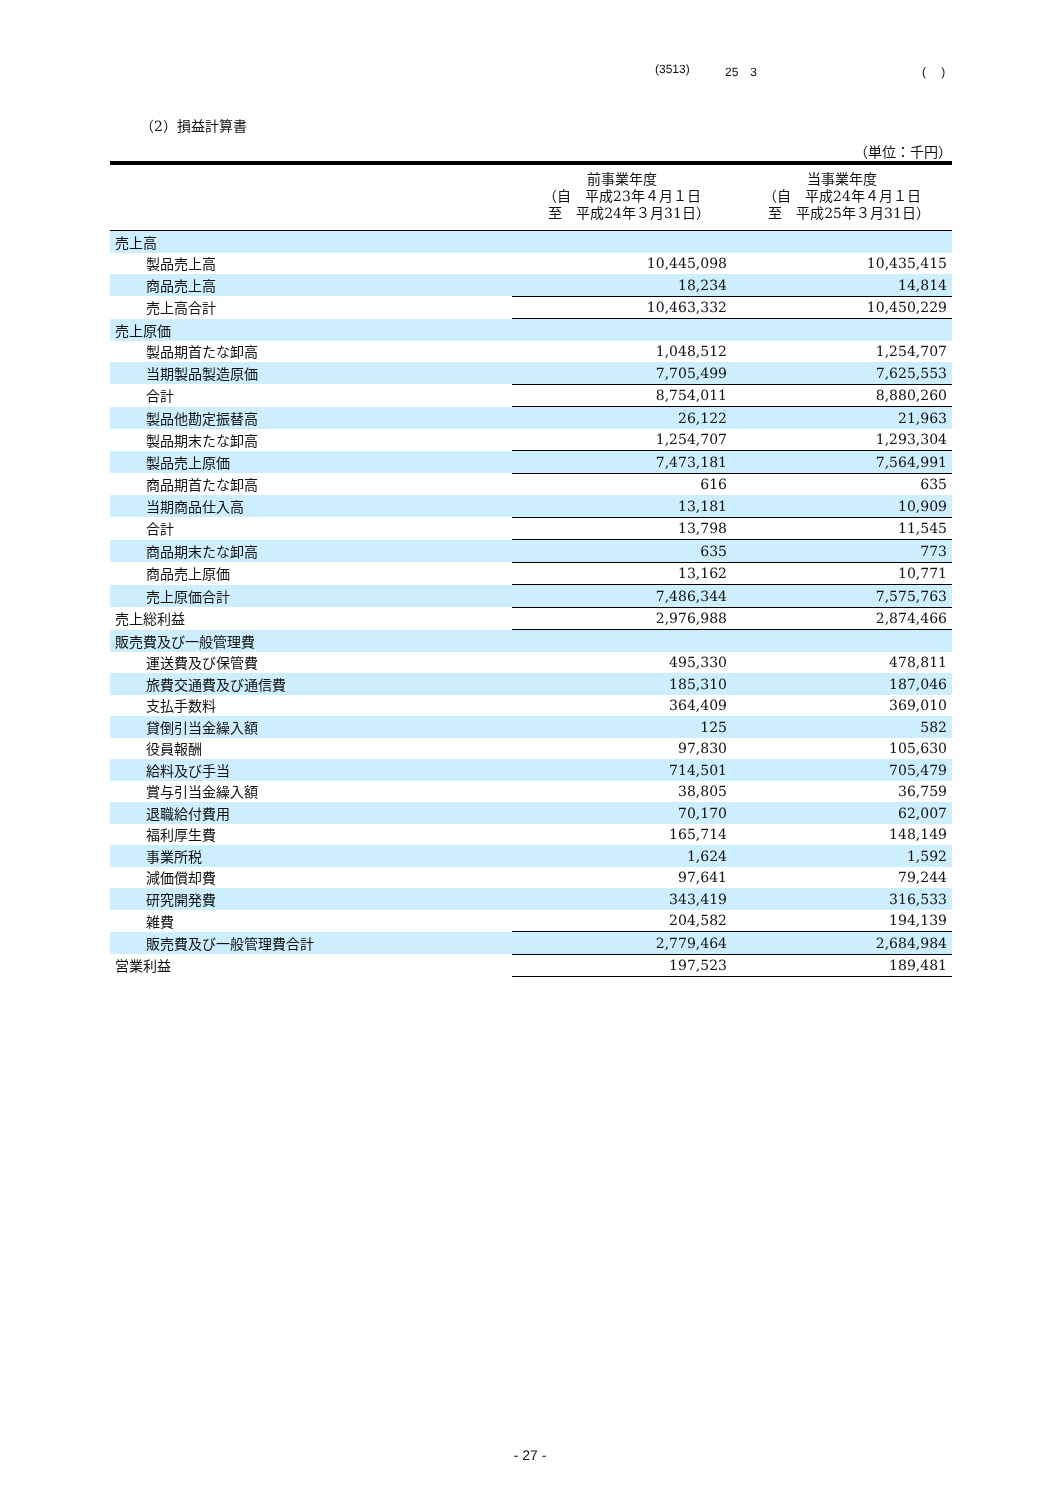(3513) 25　3 (　 )
（2）損益計算書
（単位：千円）
| | 前事業年度 （自 平成23年４月１日 至 平成24年３月31日） | 当事業年度 （自 平成24年４月１日 至 平成25年３月31日） |
| --- | --- | --- |
| 売上高 | | |
| 製品売上高 | 10,445,098 | 10,435,415 |
| 商品売上高 | 18,234 | 14,814 |
| 売上高合計 | 10,463,332 | 10,450,229 |
| 売上原価 | | |
| 製品期首たな卸高 | 1,048,512 | 1,254,707 |
| 当期製品製造原価 | 7,705,499 | 7,625,553 |
| 合計 | 8,754,011 | 8,880,260 |
| 製品他勘定振替高 | 26,122 | 21,963 |
| 製品期末たな卸高 | 1,254,707 | 1,293,304 |
| 製品売上原価 | 7,473,181 | 7,564,991 |
| 商品期首たな卸高 | 616 | 635 |
| 当期商品仕入高 | 13,181 | 10,909 |
| 合計 | 13,798 | 11,545 |
| 商品期末たな卸高 | 635 | 773 |
| 商品売上原価 | 13,162 | 10,771 |
| 売上原価合計 | 7,486,344 | 7,575,763 |
| 売上総利益 | 2,976,988 | 2,874,466 |
| 販売費及び一般管理費 | | |
| 運送費及び保管費 | 495,330 | 478,811 |
| 旅費交通費及び通信費 | 185,310 | 187,046 |
| 支払手数料 | 364,409 | 369,010 |
| 貸倒引当金繰入額 | 125 | 582 |
| 役員報酬 | 97,830 | 105,630 |
| 給料及び手当 | 714,501 | 705,479 |
| 賞与引当金繰入額 | 38,805 | 36,759 |
| 退職給付費用 | 70,170 | 62,007 |
| 福利厚生費 | 165,714 | 148,149 |
| 事業所税 | 1,624 | 1,592 |
| 減価償却費 | 97,641 | 79,244 |
| 研究開発費 | 343,419 | 316,533 |
| 雑費 | 204,582 | 194,139 |
| 販売費及び一般管理費合計 | 2,779,464 | 2,684,984 |
| 営業利益 | 197,523 | 189,481 |
- 27 -